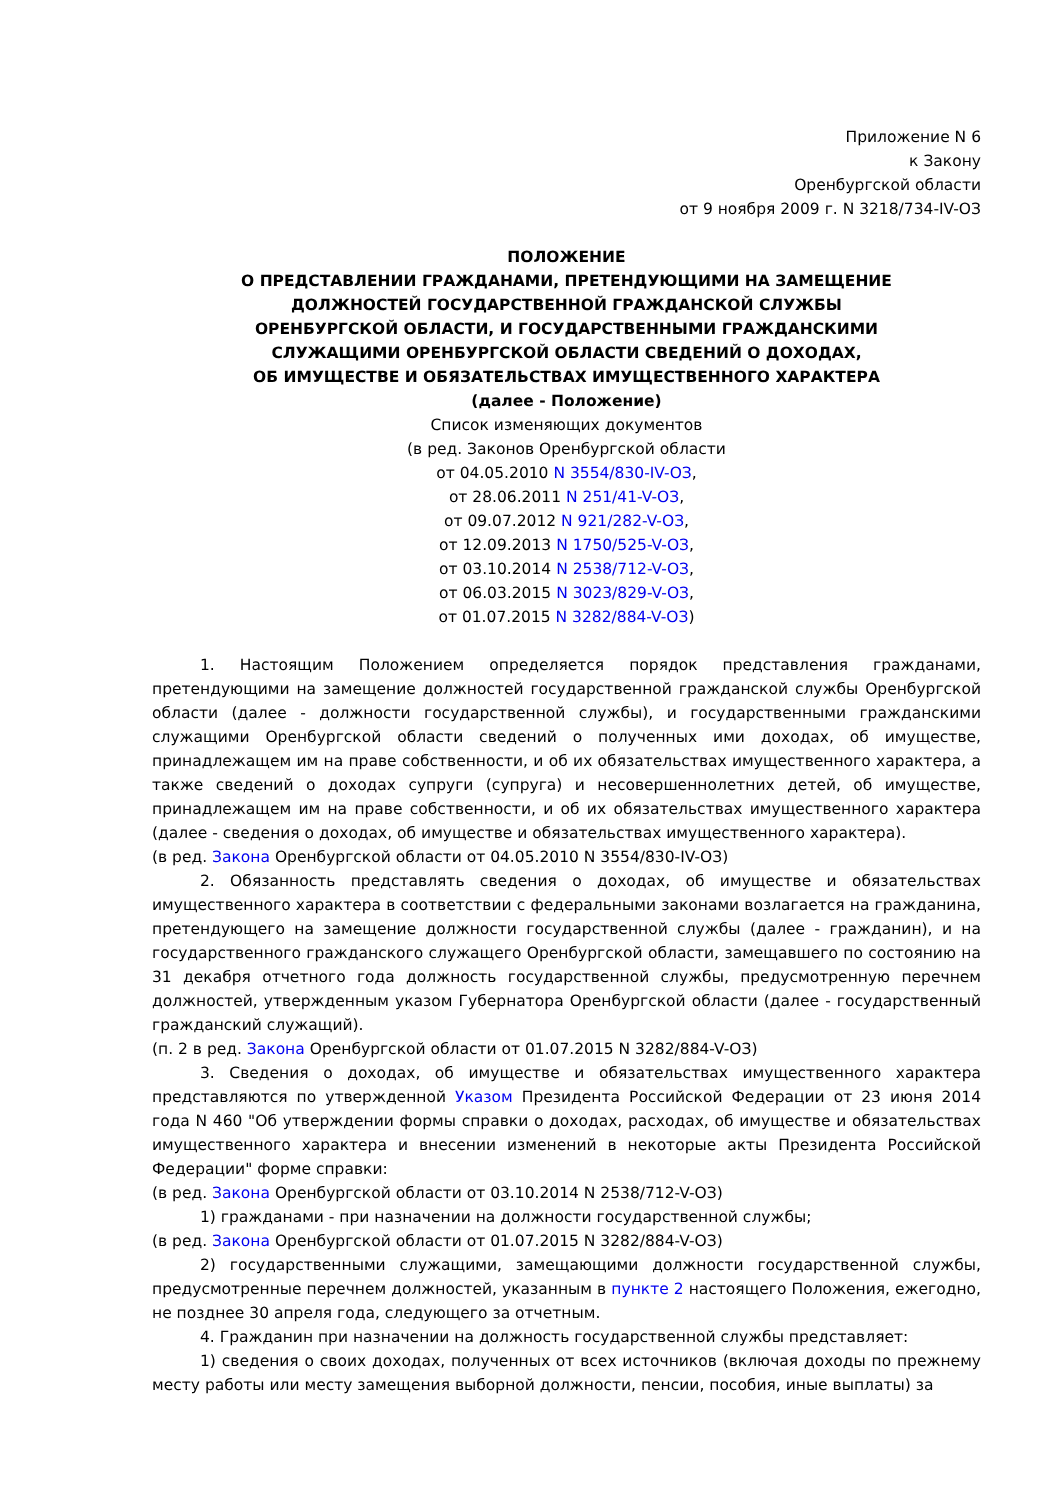Приложение N 6
к Закону
Оренбургской области
от 9 ноября 2009 г. N 3218/734-IV-ОЗ
ПОЛОЖЕНИЕ
О ПРЕДСТАВЛЕНИИ ГРАЖДАНАМИ, ПРЕТЕНДУЮЩИМИ НА ЗАМЕЩЕНИЕ
ДОЛЖНОСТЕЙ ГОСУДАРСТВЕННОЙ ГРАЖДАНСКОЙ СЛУЖБЫ
ОРЕНБУРГСКОЙ ОБЛАСТИ, И ГОСУДАРСТВЕННЫМИ ГРАЖДАНСКИМИ
СЛУЖАЩИМИ ОРЕНБУРГСКОЙ ОБЛАСТИ СВЕДЕНИЙ О ДОХОДАХ,
ОБ ИМУЩЕСТВЕ И ОБЯЗАТЕЛЬСТВАХ ИМУЩЕСТВЕННОГО ХАРАКТЕРА
(далее - Положение)
Список изменяющих документов
(в ред. Законов Оренбургской области
от 04.05.2010 N 3554/830-IV-ОЗ,
от 28.06.2011 N 251/41-V-ОЗ,
от 09.07.2012 N 921/282-V-ОЗ,
от 12.09.2013 N 1750/525-V-ОЗ,
от 03.10.2014 N 2538/712-V-ОЗ,
от 06.03.2015 N 3023/829-V-ОЗ,
от 01.07.2015 N 3282/884-V-ОЗ)
1. Настоящим Положением определяется порядок представления гражданами, претендующими на замещение должностей государственной гражданской службы Оренбургской области (далее - должности государственной службы), и государственными гражданскими служащими Оренбургской области сведений о полученных ими доходах, об имуществе, принадлежащем им на праве собственности, и об их обязательствах имущественного характера, а также сведений о доходах супруги (супруга) и несовершеннолетних детей, об имуществе, принадлежащем им на праве собственности, и об их обязательствах имущественного характера (далее - сведения о доходах, об имуществе и обязательствах имущественного характера).
(в ред. Закона Оренбургской области от 04.05.2010 N 3554/830-IV-ОЗ)
2. Обязанность представлять сведения о доходах, об имуществе и обязательствах имущественного характера в соответствии с федеральными законами возлагается на гражданина, претендующего на замещение должности государственной службы (далее - гражданин), и на государственного гражданского служащего Оренбургской области, замещавшего по состоянию на 31 декабря отчетного года должность государственной службы, предусмотренную перечнем должностей, утвержденным указом Губернатора Оренбургской области (далее - государственный гражданский служащий).
(п. 2 в ред. Закона Оренбургской области от 01.07.2015 N 3282/884-V-ОЗ)
3. Сведения о доходах, об имуществе и обязательствах имущественного характера представляются по утвержденной Указом Президента Российской Федерации от 23 июня 2014 года N 460 "Об утверждении формы справки о доходах, расходах, об имуществе и обязательствах имущественного характера и внесении изменений в некоторые акты Президента Российской Федерации" форме справки:
(в ред. Закона Оренбургской области от 03.10.2014 N 2538/712-V-ОЗ)
1) гражданами - при назначении на должности государственной службы;
(в ред. Закона Оренбургской области от 01.07.2015 N 3282/884-V-ОЗ)
2) государственными служащими, замещающими должности государственной службы, предусмотренные перечнем должностей, указанным в пункте 2 настоящего Положения, ежегодно, не позднее 30 апреля года, следующего за отчетным.
4. Гражданин при назначении на должность государственной службы представляет:
1) сведения о своих доходах, полученных от всех источников (включая доходы по прежнему месту работы или месту замещения выборной должности, пенсии, пособия, иные выплаты) за